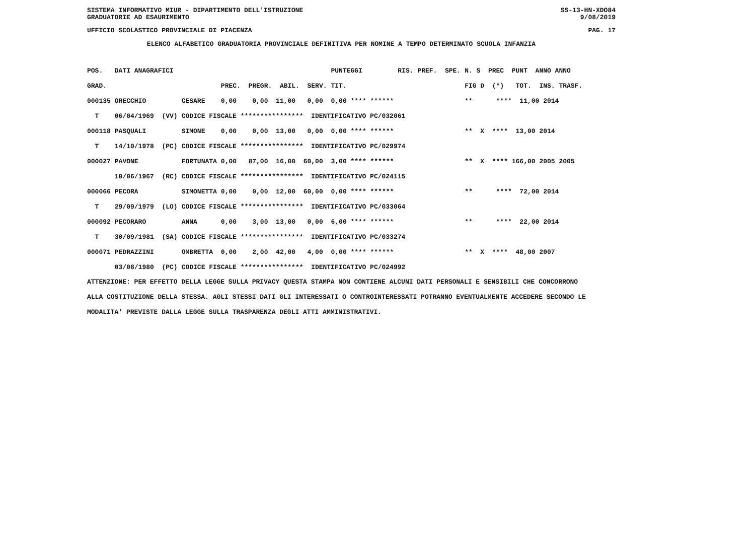SISTEMA INFORMATIVO MIUR - DIPARTIMENTO DELL'ISTRUZIONE SS-13-HN-XDO84
GRADUATORIE AD ESAURIMENTO 9/08/2019
UFFICIO SCOLASTICO PROVINCIALE DI PIACENZA PAG. 17
ELENCO ALFABETICO GRADUATORIA PROVINCIALE DEFINITIVA PER NOMINE A TEMPO DETERMINATO SCUOLA INFANZIA
| POS. | DATI ANAGRAFICI | | | PUNTEGGI | RIS. PREF. SPE. | N. S PREC PUNT ANNO ANNO |
| --- | --- | --- | --- | --- | --- | --- |
| GRAD. | | | PREC. PREGR. ABIL. SERV. | TIT. | | FIG D (*) TOT. INS. TRASF. |
| 000135 | ORECCHIO | CESARE | 0,00 0,00 11,00 0,00 | 0,00 **** ****** | | ** **** 11,00 2014 |
| T | 06/04/1969 (VV) | CODICE FISCALE **************** IDENTIFICATIVO PC/032061 | | | | |
| 000118 | PASQUALI | SIMONE | 0,00 0,00 13,00 0,00 | 0,00 **** ****** | | ** X **** 13,00 2014 |
| T | 14/10/1978 (PC) | CODICE FISCALE **************** IDENTIFICATIVO PC/029974 | | | | |
| 000027 | PAVONE | FORTUNATA | 0,00 87,00 16,00 60,00 | 3,00 **** ****** | | ** X **** 166,00 2005 2005 |
| | 10/06/1967 (RC) | CODICE FISCALE **************** IDENTIFICATIVO PC/024115 | | | | |
| 000066 | PECORA | SIMONETTA | 0,00 0,00 12,00 60,00 | 0,00 **** ****** | | ** **** 72,00 2014 |
| T | 29/09/1979 (LO) | CODICE FISCALE **************** IDENTIFICATIVO PC/033064 | | | | |
| 000092 | PECORARO | ANNA | 0,00 3,00 13,00 0,00 | 6,00 **** ****** | | ** **** 22,00 2014 |
| T | 30/09/1981 (SA) | CODICE FISCALE **************** IDENTIFICATIVO PC/033274 | | | | |
| 000071 | PEDRAZZINI | OMBRETTA | 0,00 2,00 42,00 4,00 | 0,00 **** ****** | | ** X **** 48,00 2007 |
| | 03/08/1980 (PC) | CODICE FISCALE **************** IDENTIFICATIVO PC/024992 | | | | |
ATTENZIONE: PER EFFETTO DELLA LEGGE SULLA PRIVACY QUESTA STAMPA NON CONTIENE ALCUNI DATI PERSONALI E SENSIBILI CHE CONCORRONO
ALLA COSTITUZIONE DELLA STESSA. AGLI STESSI DATI GLI INTERESSATI O CONTROINTERESSATI POTRANNO EVENTUALMENTE ACCEDERE SECONDO LE
MODALITA' PREVISTE DALLA LEGGE SULLA TRASPARENZA DEGLI ATTI AMMINISTRATIVI.